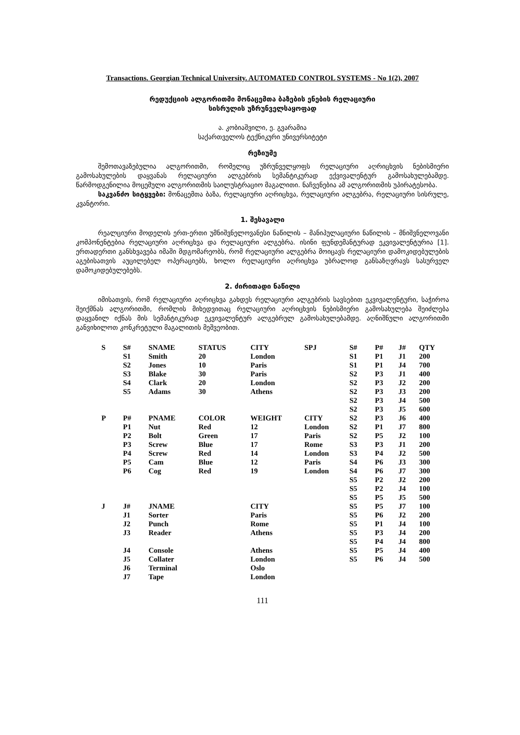Transactions. Georgian Technical University. AUTOMATED CONTROL SYSTEMS - No 1(2), 2007
რედუქციის ალგორითმი მონაცემთა ბაზების ენების რელაციური
სისრულის უზრუნველსაყოფად
ა. კობიაშვილი, ე. გვარამია
საქართველოს ტექნიკური უნივერსიტეტი
რეზიუმე
შემოთავაზებულია ალგორითმი, რომელიც უზრუნველყოფს რელაციური აღრიცხვის ნებისმიერი გამოსახულების დაყვანას რელაციური ალგებრის სემანტიკურად ექვივალენტურ გამოსახულებამდე. წარმოდგენილია მოცემული ალგორითმის საილუსტრაციო მაგალითი. ნაჩვენებია ამ ალგორითმის უპირატესობა.
საკვანძო სიტყვები: მონაცემთა ბაზა, რელაციური აღრიცხვა, რელაციური ალგებრა, რელაციური სისრულე, კვანტორი.
1. შესავალი
რეალციური მოდელის ერთ-ერთი უმნიშვნელოვანესი ნაწილის – მანიპულაციური ნაწილის – მნიშვნელოვანი კომპონენტებია რელაციური აღრიცხვა და რელაციური ალგებრა. ისინი ფუნდემანტურად ეკვივალენტურია [1]. ერთადერთი განსხვავება იმაში მდგომარეობს, რომ რელაციური ალგებრა მოიცავს რელაციური დამოკიდებულების აგებისათვის აუცილებელ ოპერაციებს, ხოლო რელაციური აღრიცხვა უბრალოდ განსაზღვრავს სასურველ დამოკიდებულებებს.
2. ძირითადი ნაწილი
იმისათვის, რომ რელაციური აღრიცხვა გახდეს რელაციური ალგებრის სავსებით ეკვივალენტური, საჭიროა შეიქმნას ალგორითმი, რომლის მიხედვითაც რელაციური აღრიცხვის ნებისმიერი გამოსახულება შეიძლება დაყვანილ იქნას მის სემანტიკურად ეკვივალენტურ ალგებრულ გამოსახულებამდე. აღნიშნული ალგორითმი განვიხილოთ კონკრეტული მაგალითის მეშვეობით.
| S | S# | SNAME | STATUS | CITY | SPJ | S# | P# | J# | QTY |
| | S1 | Smith | 20 | London | | S1 | P1 | J1 | 200 |
| | S2 | Jones | 10 | Paris | | S1 | P1 | J4 | 700 |
| | S3 | Blake | 30 | Paris | | S2 | P3 | J1 | 400 |
| | S4 | Clark | 20 | London | | S2 | P3 | J2 | 200 |
| | S5 | Adams | 30 | Athens | | S2 | P3 | J3 | 200 |
| | | | | | | S2 | P3 | J4 | 500 |
| | | | | | | S2 | P3 | J5 | 600 |
| P | P# | PNAME | COLOR | WEIGHT | CITY | S2 | P3 | J6 | 400 |
| | P1 | Nut | Red | 12 | London | S2 | P1 | J7 | 800 |
| | P2 | Bolt | Green | 17 | Paris | S2 | P5 | J2 | 100 |
| | P3 | Screw | Blue | 17 | Rome | S3 | P3 | J1 | 200 |
| | P4 | Screw | Red | 14 | London | S3 | P4 | J2 | 500 |
| | P5 | Cam | Blue | 12 | Paris | S4 | P6 | J3 | 300 |
| | P6 | Cog | Red | 19 | London | S4 | P6 | J7 | 300 |
| | | | | | | S5 | P2 | J2 | 200 |
| | | | | | | S5 | P2 | J4 | 100 |
| | | | | | | S5 | P5 | J5 | 500 |
| J | J# | JNAME | | CITY | | S5 | P5 | J7 | 100 |
| | J1 | Sorter | | Paris | | S5 | P6 | J2 | 200 |
| | J2 | Punch | | Rome | | S5 | P1 | J4 | 100 |
| | J3 | Reader | | Athens | | S5 | P3 | J4 | 200 |
| | | | | | | S5 | P4 | J4 | 800 |
| | J4 | Console | | Athens | | S5 | P5 | J4 | 400 |
| | J5 | Collater | | London | | S5 | P6 | J4 | 500 |
| | J6 | Terminal | | Oslo | | | | | |
| | J7 | Tape | | London | | | | | |
111